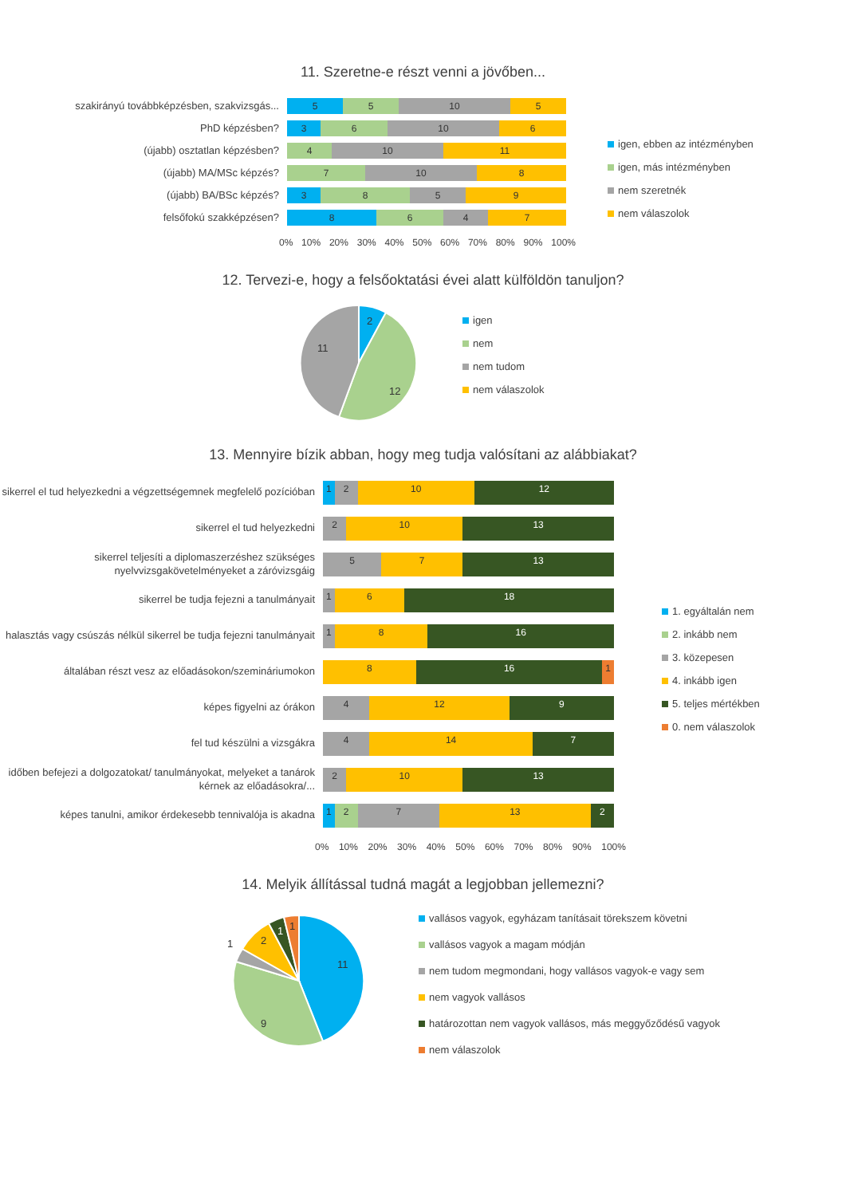11. Szeretne-e részt venni a jövőben...
szakirányú továbbképzésben, szakvizsgás...
5 5 10 5
PhD képzésben?
3 6 10 6
(újabb) osztatlan képzésben?
4 10 11
(újabb) MA/MSc képzés?
7 10 8
(újabb) BA/BSc képzés?
3 8 5 9
felsőfokú szakképzésen?
8 6 4 7
0% 10% 20% 30% 40% 50% 60% 70% 80% 90% 100%
igen, ebben az intézményben
igen, más intézményben
nem szeretnék
nem válaszolok
12. Tervezi-e, hogy a felsőoktatási évei alatt külföldön tanuljon?
2
12
11
igen
nem
nem tudom
nem válaszolok
13. Mennyire bízik abban, hogy meg tudja valósítani az alábbiakat?
sikerrel el tud helyezkedni a végzettségemnek megfelelő pozícióban
1 2 10 12
sikerrel el tud helyezkedni
2 10 13
sikerrel teljesíti a diplomaszerzéshez szükséges nyelvvizsgakövetelményeket a záróvizsgáig
5 7 13
sikerrel be tudja fejezni a tanulmányait
1 6 18
halasztás vagy csúszás nélkül sikerrel be tudja fejezni tanulmányait
1 8 16
általában részt vesz az előadásokon/szemináriumokon
8 16 1
képes figyelni az órákon
4 12 9
fel tud készülni a vizsgákra
4 14 7
időben befejezi a dolgozatokat/ tanulmányokat, melyeket a tanárok kérnek az előadásokra/...
2 10 13
képes tanulni, amikor érdekesebb tennivalója is akadna
1 2 7 13 2
0% 10% 20% 30% 40% 50% 60% 70% 80% 90% 100%
1. egyáltalán nem
2. inkább nem
3. közepesen
4. inkább igen
5. teljes mértékben
0. nem válaszolok
14. Melyik állítással tudná magát a legjobban jellemezni?
11
9
1
2
1
1
vallásos vagyok, egyházam tanításait törekszem követni
vallásos vagyok a magam módján
nem tudom megmondani, hogy vallásos vagyok-e vagy sem
nem vagyok vallásos
határozottan nem vagyok vallásos, más meggyőződésű vagyok
nem válaszolok